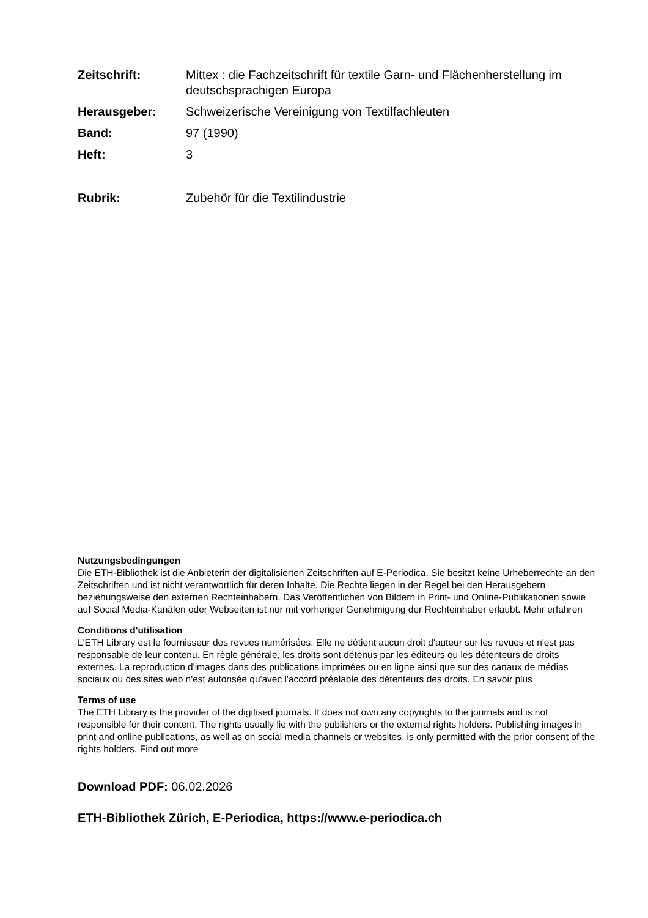| Zeitschrift: | Mittex : die Fachzeitschrift für textile Garn- und Flächenherstellung im deutschsprachigen Europa |
| Herausgeber: | Schweizerische Vereinigung von Textilfachleuten |
| Band: | 97 (1990) |
| Heft: | 3 |
| Rubrik: | Zubehör für die Textilindustrie |
Nutzungsbedingungen
Die ETH-Bibliothek ist die Anbieterin der digitalisierten Zeitschriften auf E-Periodica. Sie besitzt keine Urheberrechte an den Zeitschriften und ist nicht verantwortlich für deren Inhalte. Die Rechte liegen in der Regel bei den Herausgebern beziehungsweise den externen Rechteinhabern. Das Veröffentlichen von Bildern in Print- und Online-Publikationen sowie auf Social Media-Kanälen oder Webseiten ist nur mit vorheriger Genehmigung der Rechteinhaber erlaubt. Mehr erfahren
Conditions d'utilisation
L'ETH Library est le fournisseur des revues numérisées. Elle ne détient aucun droit d'auteur sur les revues et n'est pas responsable de leur contenu. En règle générale, les droits sont détenus par les éditeurs ou les détenteurs de droits externes. La reproduction d'images dans des publications imprimées ou en ligne ainsi que sur des canaux de médias sociaux ou des sites web n'est autorisée qu'avec l'accord préalable des détenteurs des droits. En savoir plus
Terms of use
The ETH Library is the provider of the digitised journals. It does not own any copyrights to the journals and is not responsible for their content. The rights usually lie with the publishers or the external rights holders. Publishing images in print and online publications, as well as on social media channels or websites, is only permitted with the prior consent of the rights holders. Find out more
Download PDF: 06.02.2026
ETH-Bibliothek Zürich, E-Periodica, https://www.e-periodica.ch